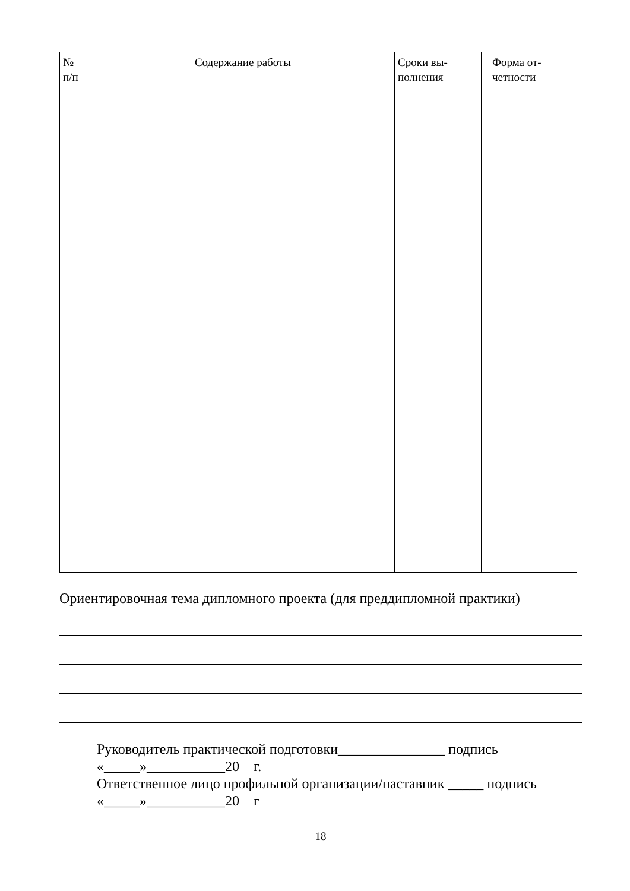| № п/п | Содержание работы | Сроки вы- полнения | Форма от- четности |
| --- | --- | --- | --- |
Ориентировочная тема дипломного проекта (для преддипломной практики)
Руководитель практической подготовки_______________ подпись
«_____»___________20 г.
Ответственное лицо профильной организации/наставник _____ подпись
«_____»___________20 г
18